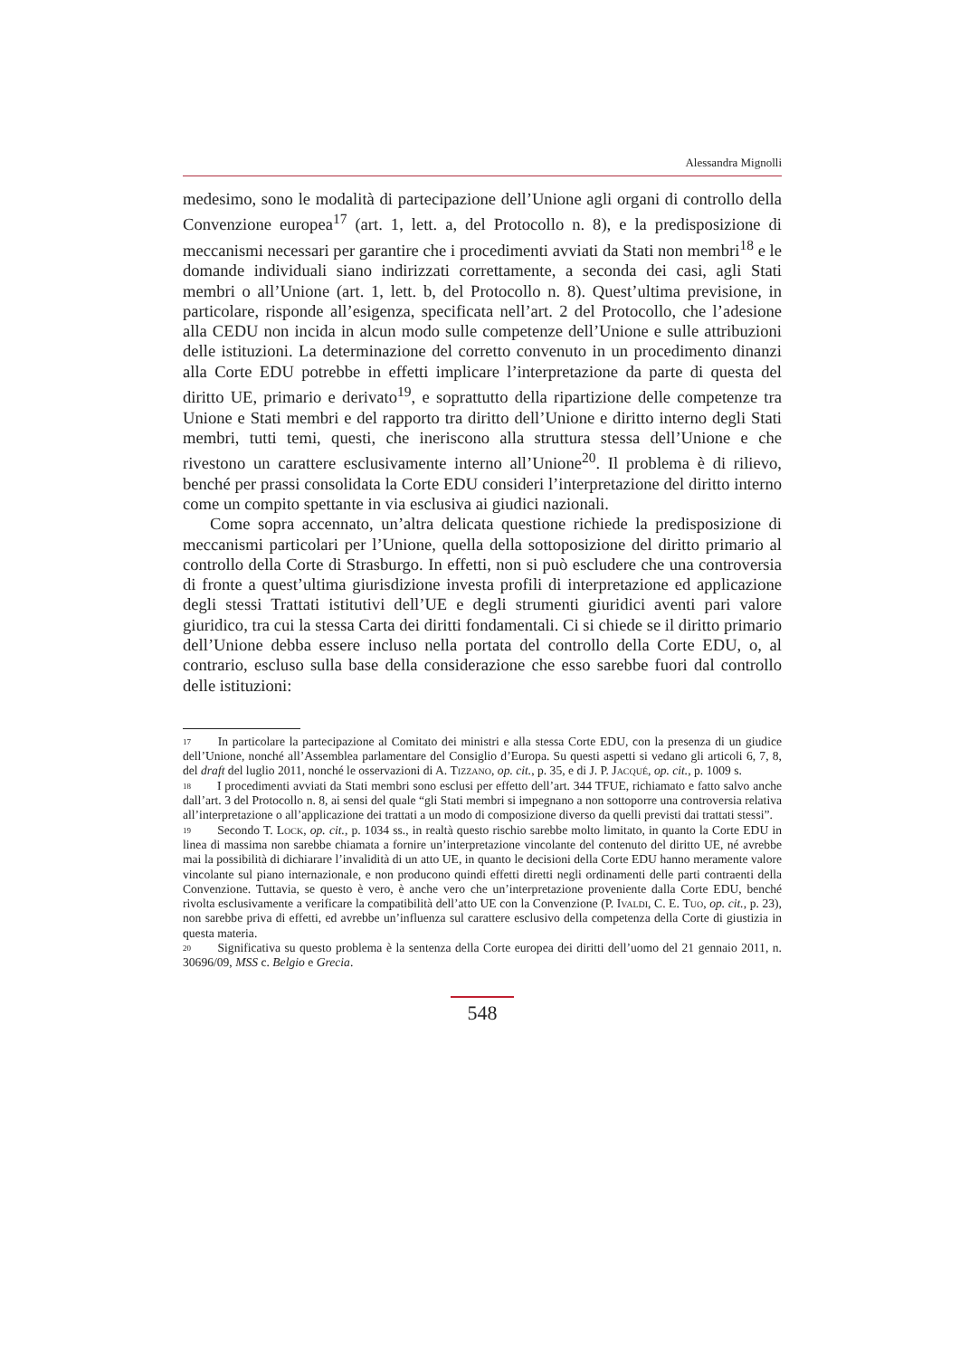Alessandra Mignolli
medesimo, sono le modalità di partecipazione dell’Unione agli organi di controllo della Convenzione europea<sup>17</sup> (art. 1, lett. a, del Protocollo n. 8), e la predisposizione di meccanismi necessari per garantire che i procedimenti avviati da Stati non membri<sup>18</sup> e le domande individuali siano indirizzati correttamente, a seconda dei casi, agli Stati membri o all’Unione (art. 1, lett. b, del Protocollo n. 8). Quest’ultima previsione, in particolare, risponde all’esigenza, specificata nell’art. 2 del Protocollo, che l’adesione alla CEDU non incida in alcun modo sulle competenze dell’Unione e sulle attribuzioni delle istituzioni. La determinazione del corretto convenuto in un procedimento dinanzi alla Corte EDU potrebbe in effetti implicare l’interpretazione da parte di questa del diritto UE, primario e derivato<sup>19</sup>, e soprattutto della ripartizione delle competenze tra Unione e Stati membri e del rapporto tra diritto dell’Unione e diritto interno degli Stati membri, tutti temi, questi, che ineriscono alla struttura stessa dell’Unione e che rivestono un carattere esclusivamente interno all’Unione<sup>20</sup>. Il problema è di rilievo, benché per prassi consolidata la Corte EDU consideri l’interpretazione del diritto interno come un compito spettante in via esclusiva ai giudici nazionali.
Come sopra accennato, un’altra delicata questione richiede la predisposizione di meccanismi particolari per l’Unione, quella della sottoposizione del diritto primario al controllo della Corte di Strasburgo. In effetti, non si può escludere che una controversia di fronte a quest’ultima giurisdizione investa profili di interpretazione ed applicazione degli stessi Trattati istitutivi dell’UE e degli strumenti giuridici aventi pari valore giuridico, tra cui la stessa Carta dei diritti fondamentali. Ci si chiede se il diritto primario dell’Unione debba essere incluso nella portata del controllo della Corte EDU, o, al contrario, escluso sulla base della considerazione che esso sarebbe fuori dal controllo delle istituzioni:
17 In particolare la partecipazione al Comitato dei ministri e alla stessa Corte EDU, con la presenza di un giudice dell’Unione, nonché all’Assemblea parlamentare del Consiglio d’Europa. Su questi aspetti si vedano gli articoli 6, 7, 8, del draft del luglio 2011, nonché le osservazioni di A. Tizzano, op. cit., p. 35, e di J. P. Jacqué, op. cit., p. 1009 s.
18 I procedimenti avviati da Stati membri sono esclusi per effetto dell’art. 344 TFUE, richiamato e fatto salvo anche dall’art. 3 del Protocollo n. 8, ai sensi del quale “gli Stati membri si impegnano a non sottoporre una controversia relativa all’interpretazione o all’applicazione dei trattati a un modo di composizione diverso da quelli previsti dai trattati stessi”.
19 Secondo T. Lock, op. cit., p. 1034 ss., in realtà questo rischio sarebbe molto limitato, in quanto la Corte EDU in linea di massima non sarebbe chiamata a fornire un’interpretazione vincolante del contenuto del diritto UE, né avrebbe mai la possibilità di dichiarare l’invalidità di un atto UE, in quanto le decisioni della Corte EDU hanno meramente valore vincolante sul piano internazionale, e non producono quindi effetti diretti negli ordinamenti delle parti contraenti della Convenzione. Tuttavia, se questo è vero, è anche vero che un’interpretazione proveniente dalla Corte EDU, benché rivolta esclusivamente a verificare la compatibilità dell’atto UE con la Convenzione (P. Ivaldi, C. E. Tuo, op. cit., p. 23), non sarebbe priva di effetti, ed avrebbe un’influenza sul carattere esclusivo della competenza della Corte di giustizia in questa materia.
20 Significativa su questo problema è la sentenza della Corte europea dei diritti dell’uomo del 21 gennaio 2011, n. 30696/09, MSS c. Belgio e Grecia.
548